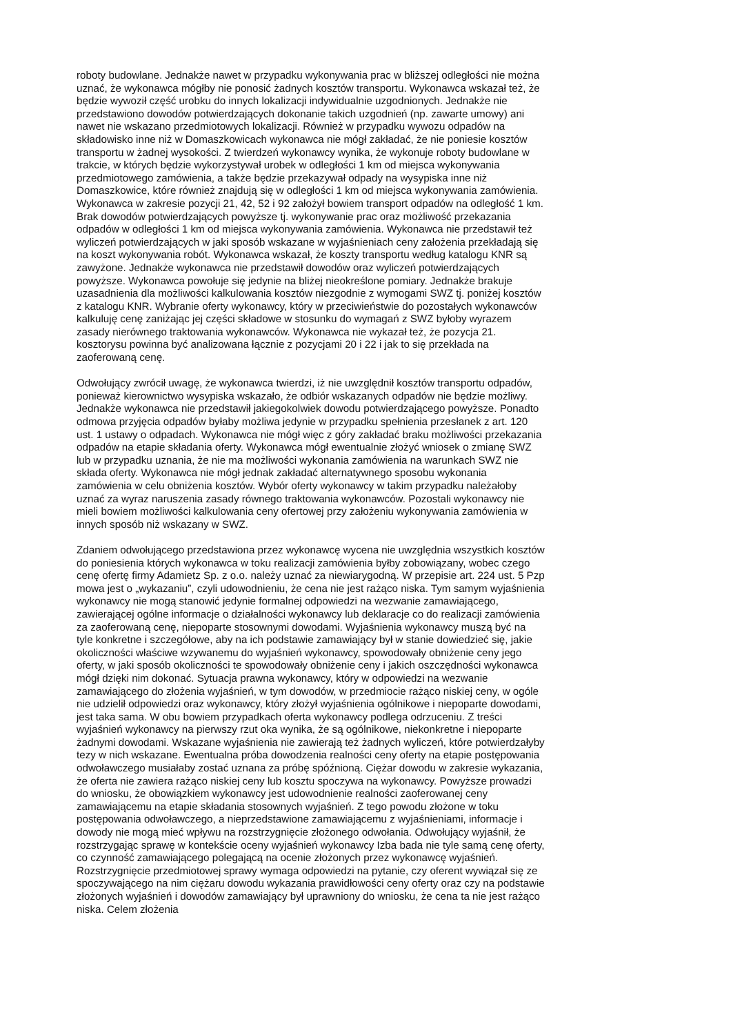roboty budowlane. Jednakże nawet w przypadku wykonywania prac w bliższej odległości nie można uznać, że wykonawca mógłby nie ponosić żadnych kosztów transportu. Wykonawca wskazał też, że będzie wywoził część urobku do innych lokalizacji indywidualnie uzgodnionych. Jednakże nie przedstawiono dowodów potwierdzających dokonanie takich uzgodnień (np. zawarte umowy) ani nawet nie wskazano przedmiotowych lokalizacji. Również w przypadku wywozu odpadów na składowisko inne niż w Domaszkowicach wykonawca nie mógł zakładać, że nie poniesie kosztów transportu w żadnej wysokości. Z twierdzeń wykonawcy wynika, że wykonuje roboty budowlane w trakcie, w których będzie wykorzystywał urobek w odległości 1 km od miejsca wykonywania przedmiotowego zamówienia, a także będzie przekazywał odpady na wysypiska inne niż Domaszkowice, które również znajdują się w odległości 1 km od miejsca wykonywania zamówienia. Wykonawca w zakresie pozycji 21, 42, 52 i 92 założył bowiem transport odpadów na odległość 1 km. Brak dowodów potwierdzających powyższe tj. wykonywanie prac oraz możliwość przekazania odpadów w odległości 1 km od miejsca wykonywania zamówienia. Wykonawca nie przedstawił też wyliczeń potwierdzających w jaki sposób wskazane w wyjaśnieniach ceny założenia przekładają się na koszt wykonywania robót. Wykonawca wskazał, że koszty transportu według katalogu KNR są zawyżone. Jednakże wykonawca nie przedstawił dowodów oraz wyliczeń potwierdzających powyższe. Wykonawca powołuje się jedynie na bliżej nieokreślone pomiary. Jednakże brakuje uzasadnienia dla możliwości kalkulowania kosztów niezgodnie z wymogami SWZ tj. poniżej kosztów z katalogu KNR. Wybranie oferty wykonawcy, który w przeciwieństwie do pozostałych wykonawców kalkuluję cenę zaniżając jej części składowe w stosunku do wymagań z SWZ byłoby wyrazem zasady nierównego traktowania wykonawców. Wykonawca nie wykazał też, że pozycja 21. kosztorysu powinna być analizowana łącznie z pozycjami 20 i 22 i jak to się przekłada na zaoferowaną cenę.
Odwołujący zwrócił uwagę, że wykonawca twierdzi, iż nie uwzględnił kosztów transportu odpadów, ponieważ kierownictwo wysypiska wskazało, że odbiór wskazanych odpadów nie będzie możliwy. Jednakże wykonawca nie przedstawił jakiegokolwiek dowodu potwierdzającego powyższe. Ponadto odmowa przyjęcia odpadów byłaby możliwa jedynie w przypadku spełnienia przesłanek z art. 120 ust. 1 ustawy o odpadach. Wykonawca nie mógł więc z góry zakładać braku możliwości przekazania odpadów na etapie składania oferty. Wykonawca mógł ewentualnie złożyć wniosek o zmianę SWZ lub w przypadku uznania, że nie ma możliwości wykonania zamówienia na warunkach SWZ nie składa oferty. Wykonawca nie mógł jednak zakładać alternatywnego sposobu wykonania zamówienia w celu obniżenia kosztów. Wybór oferty wykonawcy w takim przypadku należałoby uznać za wyraz naruszenia zasady równego traktowania wykonawców. Pozostali wykonawcy nie mieli bowiem możliwości kalkulowania ceny ofertowej przy założeniu wykonywania zamówienia w innych sposób niż wskazany w SWZ.
Zdaniem odwołującego przedstawiona przez wykonawcę wycena nie uwzględnia wszystkich kosztów do poniesienia których wykonawca w toku realizacji zamówienia byłby zobowiązany, wobec czego cenę ofertę firmy Adamietz Sp. z o.o. należy uznać za niewiarygodną. W przepisie art. 224 ust. 5 Pzp mowa jest o „wykazaniu”, czyli udowodnieniu, że cena nie jest rażąco niska. Tym samym wyjaśnienia wykonawcy nie mogą stanowić jedynie formalnej odpowiedzi na wezwanie zamawiającego, zawierającej ogólne informacje o działalności wykonawcy lub deklaracje co do realizacji zamówienia za zaoferowaną cenę, niepoparte stosownymi dowodami. Wyjaśnienia wykonawcy muszą być na tyle konkretne i szczegółowe, aby na ich podstawie zamawiający był w stanie dowiedzieć się, jakie okoliczności właściwe wzywanemu do wyjaśnień wykonawcy, spowodowały obniżenie ceny jego oferty, w jaki sposób okoliczności te spowodowały obniżenie ceny i jakich oszczędności wykonawca mógł dzięki nim dokonać. Sytuacja prawna wykonawcy, który w odpowiedzi na wezwanie zamawiającego do złożenia wyjaśnień, w tym dowodów, w przedmiocie rażąco niskiej ceny, w ogóle nie udzielił odpowiedzi oraz wykonawcy, który złożył wyjaśnienia ogólnikowe i niepoparte dowodami, jest taka sama. W obu bowiem przypadkach oferta wykonawcy podlega odrzuceniu. Z treści wyjaśnień wykonawcy na pierwszy rzut oka wynika, że są ogólnikowe, niekonkretne i niepoparte żadnymi dowodami. Wskazane wyjaśnienia nie zawierają też żadnych wyliczeń, które potwierdzałyby tezy w nich wskazane. Ewentualna próba dowodzenia realności ceny oferty na etapie postępowania odwoławczego musiałaby zostać uznana za próbę spóźnioną. Ciężar dowodu w zakresie wykazania, że oferta nie zawiera rażąco niskiej ceny lub kosztu spoczywa na wykonawcy. Powyższe prowadzi do wniosku, że obowiązkiem wykonawcy jest udowodnienie realności zaoferowanej ceny zamawiającemu na etapie składania stosownych wyjaśnień. Z tego powodu złożone w toku postępowania odwoławczego, a nieprzedstawione zamawiającemu z wyjaśnieniami, informacje i dowody nie mogą mieć wpływu na rozstrzygnięcie złożonego odwołania. Odwołujący wyjaśnił, że rozstrzygając sprawę w kontekście oceny wyjaśnień wykonawcy Izba bada nie tyle samą cenę oferty, co czynność zamawiającego polegającą na ocenie złożonych przez wykonawcę wyjaśnień. Rozstrzygnięcie przedmiotowej sprawy wymaga odpowiedzi na pytanie, czy oferent wywiązał się ze spoczywającego na nim ciężaru dowodu wykazania prawidłowości ceny oferty oraz czy na podstawie złożonych wyjaśnień i dowodów zamawiający był uprawniony do wniosku, że cena ta nie jest rażąco niska. Celem złożenia